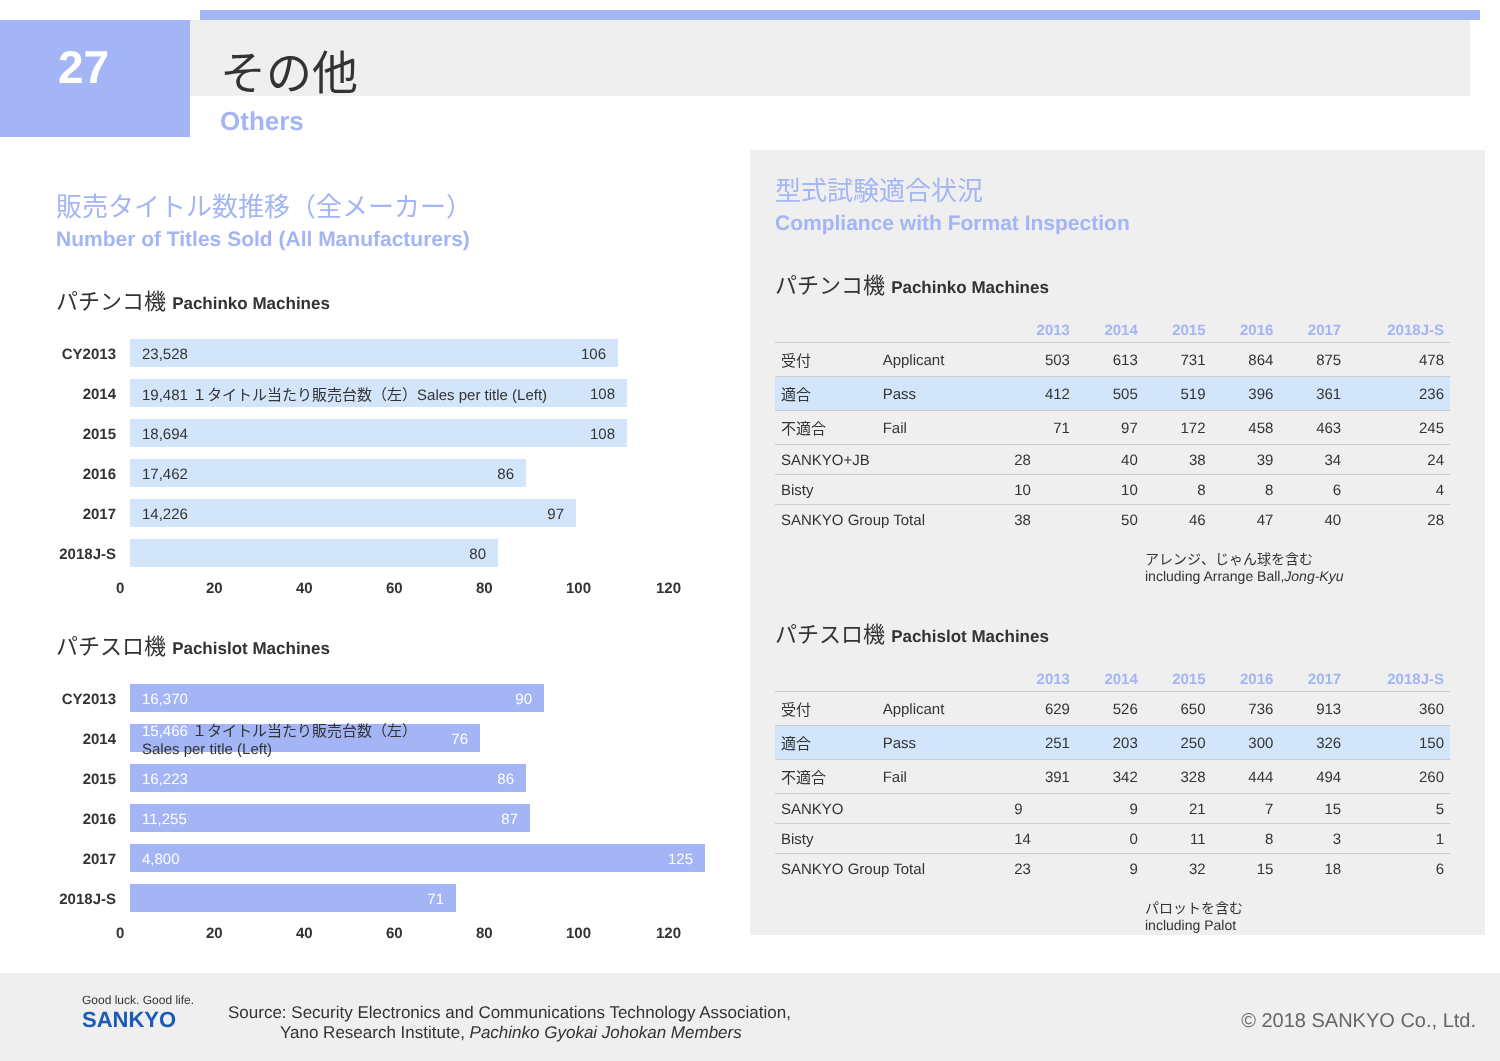27 その他
Others
販売タイトル数推移（全メーカー）
Number of Titles Sold (All Manufacturers)
パチンコ機 Pachinko Machines
CY2013
23,528 106
2014
19,481 １タイトル当たり販売台数（左）Sales per title (Left) 108
2015
18,694 108
2016
17,462 86
2017
14,226 97
2018J-S
80
0 20 40 60 80 100 120
パチスロ機 Pachislot Machines
CY2013
16,370 90
2014
15,466 １タイトル当たり販売台数（左）Sales per title (Left) 76
2015
16,223 86
2016
11,255 87
2017
4,800 125
2018J-S
71
0 20 40 60 80 100 120
型式試験適合状況
Compliance with Format Inspection
パチンコ機 Pachinko Machines
| | | 2013 | 2014 | 2015 | 2016 | 2017 | 2018J-S |
| --- | --- | --- | --- | --- | --- | --- | --- |
| 受付 | Applicant | 503 | 613 | 731 | 864 | 875 | 478 |
| 適合 | Pass | 412 | 505 | 519 | 396 | 361 | 236 |
| 不適合 | Fail | 71 | 97 | 172 | 458 | 463 | 245 |
| SANKYO+JB | | 28 | 40 | 38 | 39 | 34 | 24 |
| Bisty | | 10 | 10 | 8 | 8 | 6 | 4 |
| SANKYO Group Total | | 38 | 50 | 46 | 47 | 40 | 28 |
アレンジ、じゃん球を含む
including Arrange Ball,Jong-Kyu
パチスロ機 Pachislot Machines
| | | 2013 | 2014 | 2015 | 2016 | 2017 | 2018J-S |
| --- | --- | --- | --- | --- | --- | --- | --- |
| 受付 | Applicant | 629 | 526 | 650 | 736 | 913 | 360 |
| 適合 | Pass | 251 | 203 | 250 | 300 | 326 | 150 |
| 不適合 | Fail | 391 | 342 | 328 | 444 | 494 | 260 |
| SANKYO | | 9 | 9 | 21 | 7 | 15 | 5 |
| Bisty | | 14 | 0 | 11 | 8 | 3 | 1 |
| SANKYO Group Total | | 23 | 9 | 32 | 15 | 18 | 6 |
パロットを含む
including Palot
Good luck. Good life.
SANKYO
Source: Security Electronics and Communications Technology Association,
Yano Research Institute, Pachinko Gyokai Johokan Members
© 2018 SANKYO Co., Ltd.